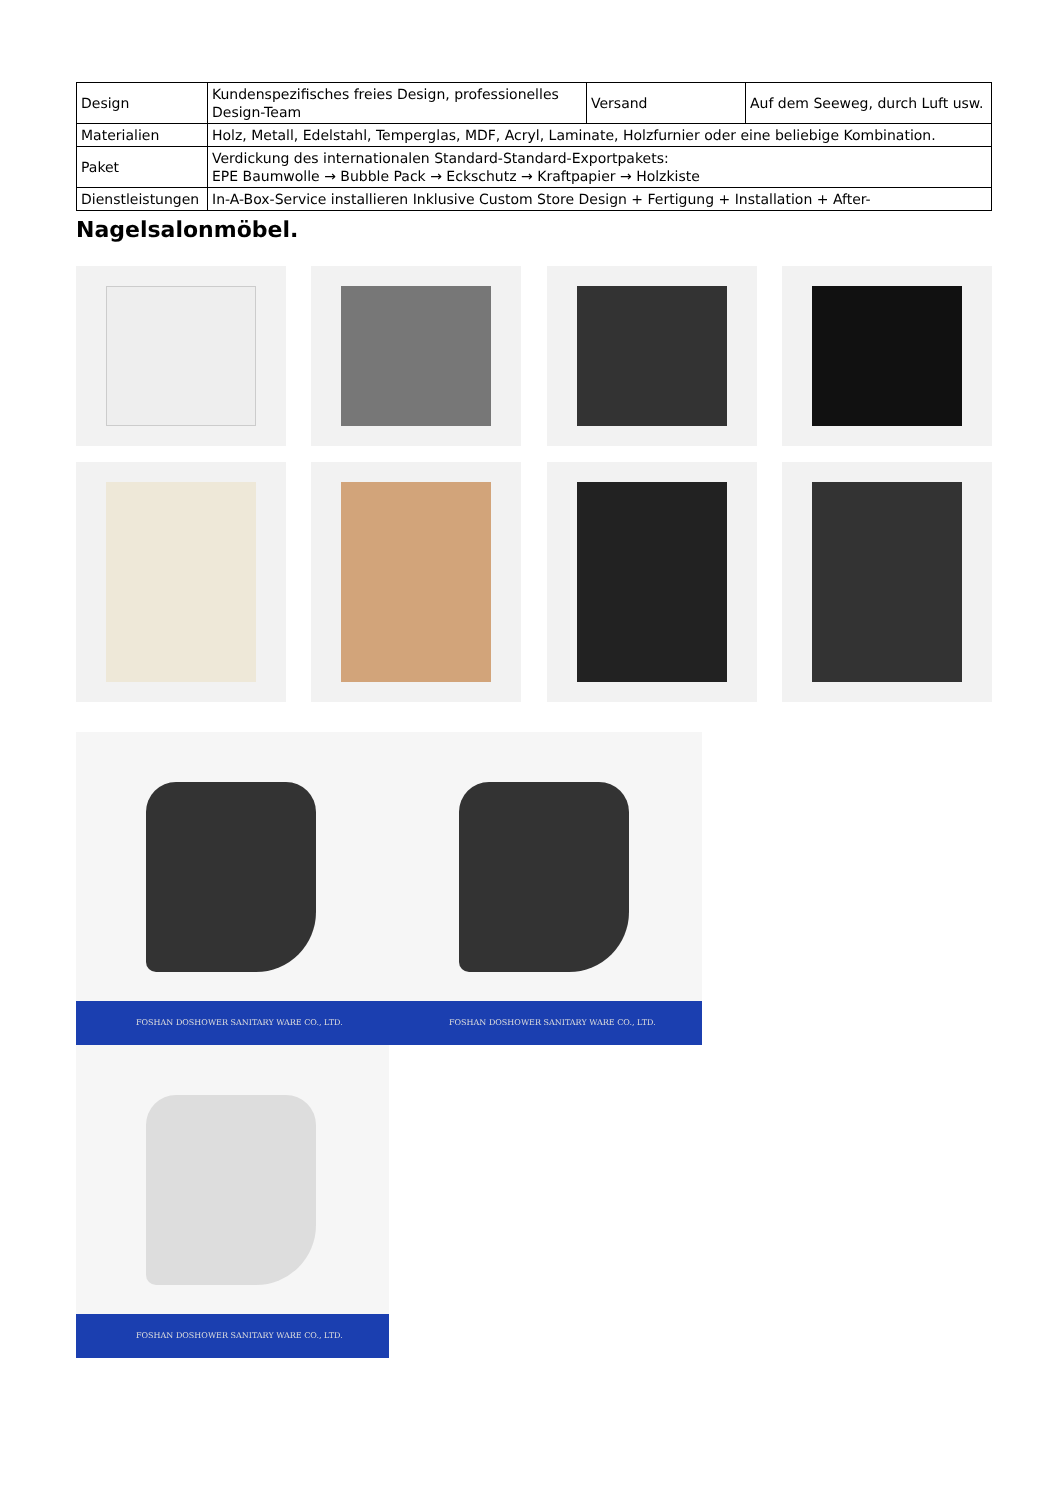| Design | Kundenspezifisches freies Design, professionelles Design-Team | Versand | Auf dem Seeweg, durch Luft usw. |
| Materialien | Holz, Metall, Edelstahl, Temperglas, MDF, Acryl, Laminate, Holzfurnier oder eine beliebige Kombination. | | |
| Paket | Verdickung des internationalen Standard-Standard-Exportpakets: EPE Baumwolle → Bubble Pack → Eckschutz → Kraftpapier → Holzkiste | | |
| Dienstleistungen | In-A-Box-Service installieren Inklusive Custom Store Design + Fertigung + Installation + After- | | |
Nagelsalonmöbel.
FOSHAN DOSHOWER SANITARY WARE CO., LTD.
FOSHAN DOSHOWER SANITARY WARE CO., LTD.
FOSHAN DOSHOWER SANITARY WARE CO., LTD.